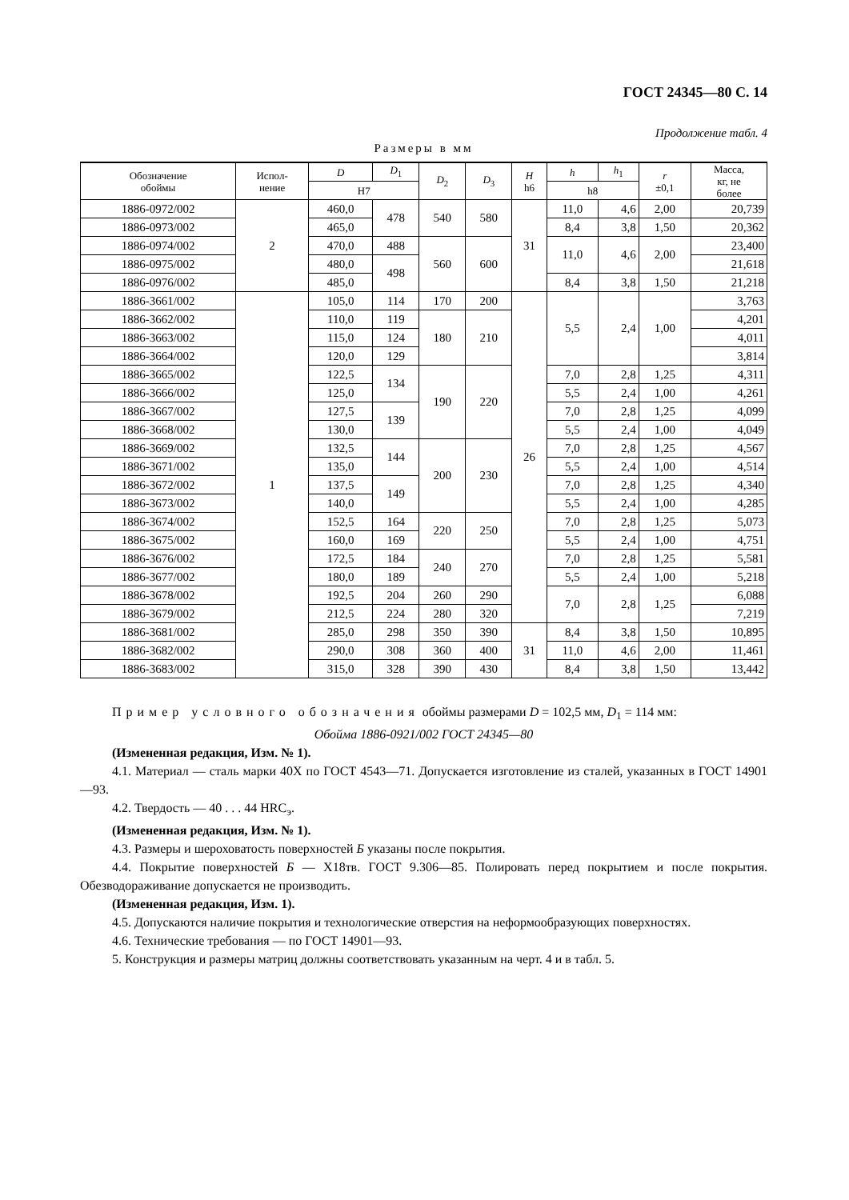ГОСТ 24345—80 С. 14
Продолжение табл. 4
Размеры в мм
| Обозначение обоймы | Испол- нение | D | D<sub>1</sub> | D<sub>2</sub> | D<sub>3</sub> | H h6 | h | h<sub>1</sub> | r ±0,1 | Масса, кг, не более |
| --- | --- | --- | --- | --- | --- | --- | --- | --- | --- | --- |
| | | H7 | | | | | h8 | | | |
| 1886-0972/002 | 2 | 460,0 | 478 | 540 | 580 | 31 | 11,0 | 4,6 | 2,00 | 20,739 |
| 1886-0973/002 | | 465,0 | | | | | 8,4 | 3,8 | 1,50 | 20,362 |
| 1886-0974/002 | | 470,0 | 488 | 560 | 600 | | 11,0 | 4,6 | 2,00 | 23,400 |
| 1886-0975/002 | | 480,0 | 498 | | | | | | | 21,618 |
| 1886-0976/002 | | 485,0 | | | | | 8,4 | 3,8 | 1,50 | 21,218 |
| 1886-3661/002 | 1 | 105,0 | 114 | 170 | 200 | 26 | 5,5 | 2,4 | 1,00 | 3,763 |
| 1886-3662/002 | | 110,0 | 119 | 180 | 210 | | | | | 4,201 |
| 1886-3663/002 | | 115,0 | 124 | | | | | | | 4,011 |
| 1886-3664/002 | | 120,0 | 129 | | | | | | | 3,814 |
| 1886-3665/002 | | 122,5 | 134 | 190 | 220 | | 7,0 | 2,8 | 1,25 | 4,311 |
| 1886-3666/002 | | 125,0 | | | | | 5,5 | 2,4 | 1,00 | 4,261 |
| 1886-3667/002 | | 127,5 | 139 | | | | 7,0 | 2,8 | 1,25 | 4,099 |
| 1886-3668/002 | | 130,0 | | | | | 5,5 | 2,4 | 1,00 | 4,049 |
| 1886-3669/002 | | 132,5 | 144 | 200 | 230 | | 7,0 | 2,8 | 1,25 | 4,567 |
| 1886-3671/002 | | 135,0 | | | | | 5,5 | 2,4 | 1,00 | 4,514 |
| 1886-3672/002 | | 137,5 | 149 | | | | 7,0 | 2,8 | 1,25 | 4,340 |
| 1886-3673/002 | | 140,0 | | | | | 5,5 | 2,4 | 1,00 | 4,285 |
| 1886-3674/002 | | 152,5 | 164 | 220 | 250 | | 7,0 | 2,8 | 1,25 | 5,073 |
| 1886-3675/002 | | 160,0 | 169 | | | | 5,5 | 2,4 | 1,00 | 4,751 |
| 1886-3676/002 | | 172,5 | 184 | 240 | 270 | | 7,0 | 2,8 | 1,25 | 5,581 |
| 1886-3677/002 | | 180,0 | 189 | | | | 5,5 | 2,4 | 1,00 | 5,218 |
| 1886-3678/002 | | 192,5 | 204 | 260 | 290 | | 7,0 | 2,8 | 1,25 | 6,088 |
| 1886-3679/002 | | 212,5 | 224 | 280 | 320 | | | | | 7,219 |
| 1886-3681/002 | | 285,0 | 298 | 350 | 390 | 31 | 8,4 | 3,8 | 1,50 | 10,895 |
| 1886-3682/002 | | 290,0 | 308 | 360 | 400 | | 11,0 | 4,6 | 2,00 | 11,461 |
| 1886-3683/002 | | 315,0 | 328 | 390 | 430 | | 8,4 | 3,8 | 1,50 | 13,442 |
Пример условного обозначения обоймы размерами D = 102,5 мм, D<sub>1</sub> = 114 мм:
Обойма 1886-0921/002 ГОСТ 24345—80
(Измененная редакция, Изм. № 1).
4.1. Материал — сталь марки 40Х по ГОСТ 4543—71. Допускается изготовление из сталей, указанных в ГОСТ 14901—93.
4.2. Твердость — 40 . . . 44 HRC<sub>э</sub>.
(Измененная редакция, Изм. № 1).
4.3. Размеры и шероховатость поверхностей Б указаны после покрытия.
4.4. Покрытие поверхностей Б — Х18тв. ГОСТ 9.306—85. Полировать перед покрытием и после покрытия. Обезводораживание допускается не производить.
(Измененная редакция, Изм. 1).
4.5. Допускаются наличие покрытия и технологические отверстия на неформообразующих поверхностях.
4.6. Технические требования — по ГОСТ 14901—93.
5. Конструкция и размеры матриц должны соответствовать указанным на черт. 4 и в табл. 5.